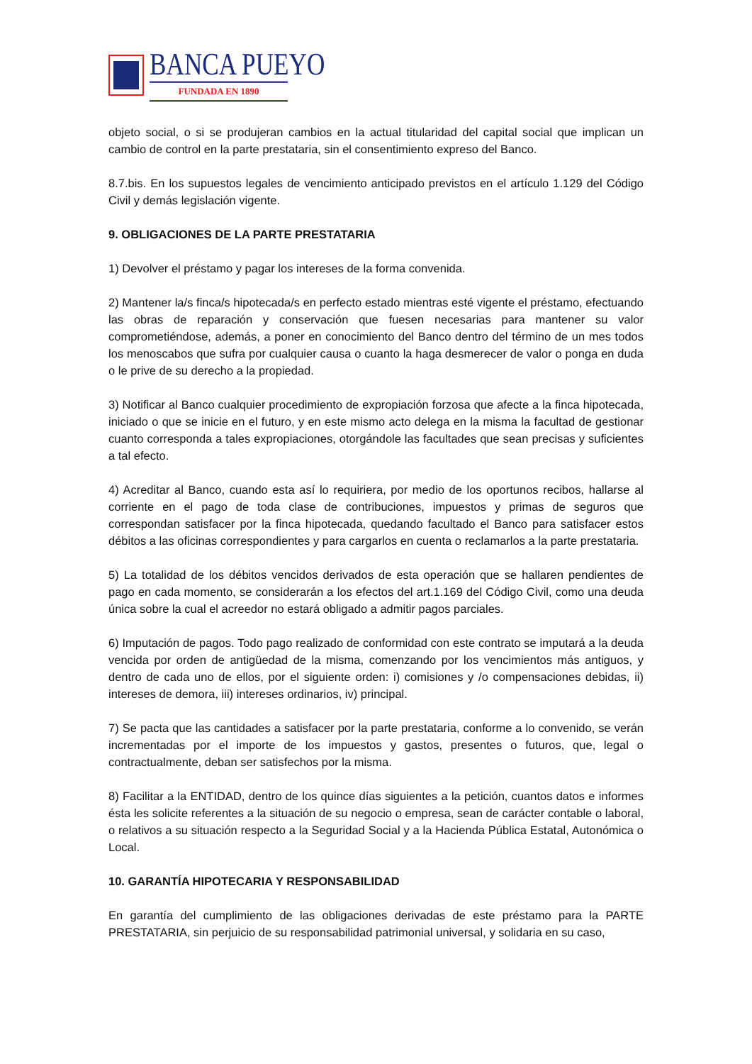BANCA PUEYO
FUNDADA EN 1890
objeto social, o si se produjeran cambios en la actual titularidad del capital social que implican un cambio de control en la parte prestataria, sin el consentimiento expreso del Banco.
8.7.bis. En los supuestos legales de vencimiento anticipado previstos en el artículo 1.129 del Código Civil y demás legislación vigente.
9. OBLIGACIONES DE LA PARTE PRESTATARIA
1) Devolver el préstamo y pagar los intereses de la forma convenida.
2) Mantener la/s finca/s hipotecada/s en perfecto estado mientras esté vigente el préstamo, efectuando las obras de reparación y conservación que fuesen necesarias para mantener su valor comprometiéndose, además, a poner en conocimiento del Banco dentro del término de un mes todos los menoscabos que sufra por cualquier causa o cuanto la haga desmerecer de valor o ponga en duda o le prive de su derecho a la propiedad.
3) Notificar al Banco cualquier procedimiento de expropiación forzosa que afecte a la finca hipotecada, iniciado o que se inicie en el futuro, y en este mismo acto delega en la misma la facultad de gestionar cuanto corresponda a tales expropiaciones, otorgándole las facultades que sean precisas y suficientes a tal efecto.
4) Acreditar al Banco, cuando esta así lo requiriera, por medio de los oportunos recibos, hallarse al corriente en el pago de toda clase de contribuciones, impuestos y primas de seguros que correspondan satisfacer por la finca hipotecada, quedando facultado el Banco para satisfacer estos débitos a las oficinas correspondientes y para cargarlos en cuenta o reclamarlos a la parte prestataria.
5) La totalidad de los débitos vencidos derivados de esta operación que se hallaren pendientes de pago en cada momento, se considerarán a los efectos del art.1.169 del Código Civil, como una deuda única sobre la cual el acreedor no estará obligado a admitir pagos parciales.
6) Imputación de pagos. Todo pago realizado de conformidad con este contrato se imputará a la deuda vencida por orden de antigüedad de la misma, comenzando por los vencimientos más antiguos, y dentro de cada uno de ellos, por el siguiente orden: i) comisiones y /o compensaciones debidas, ii) intereses de demora, iii) intereses ordinarios, iv) principal.
7) Se pacta que las cantidades a satisfacer por la parte prestataria, conforme a lo convenido, se verán incrementadas por el importe de los impuestos y gastos, presentes o futuros, que, legal o contractualmente, deban ser satisfechos por la misma.
8) Facilitar a la ENTIDAD, dentro de los quince días siguientes a la petición, cuantos datos e informes ésta les solicite referentes a la situación de su negocio o empresa, sean de carácter contable o laboral, o relativos a su situación respecto a la Seguridad Social y a la Hacienda Pública Estatal, Autonómica o Local.
10. GARANTÍA HIPOTECARIA Y RESPONSABILIDAD
En garantía del cumplimiento de las obligaciones derivadas de este préstamo para la PARTE PRESTATARIA, sin perjuicio de su responsabilidad patrimonial universal, y solidaria en su caso,